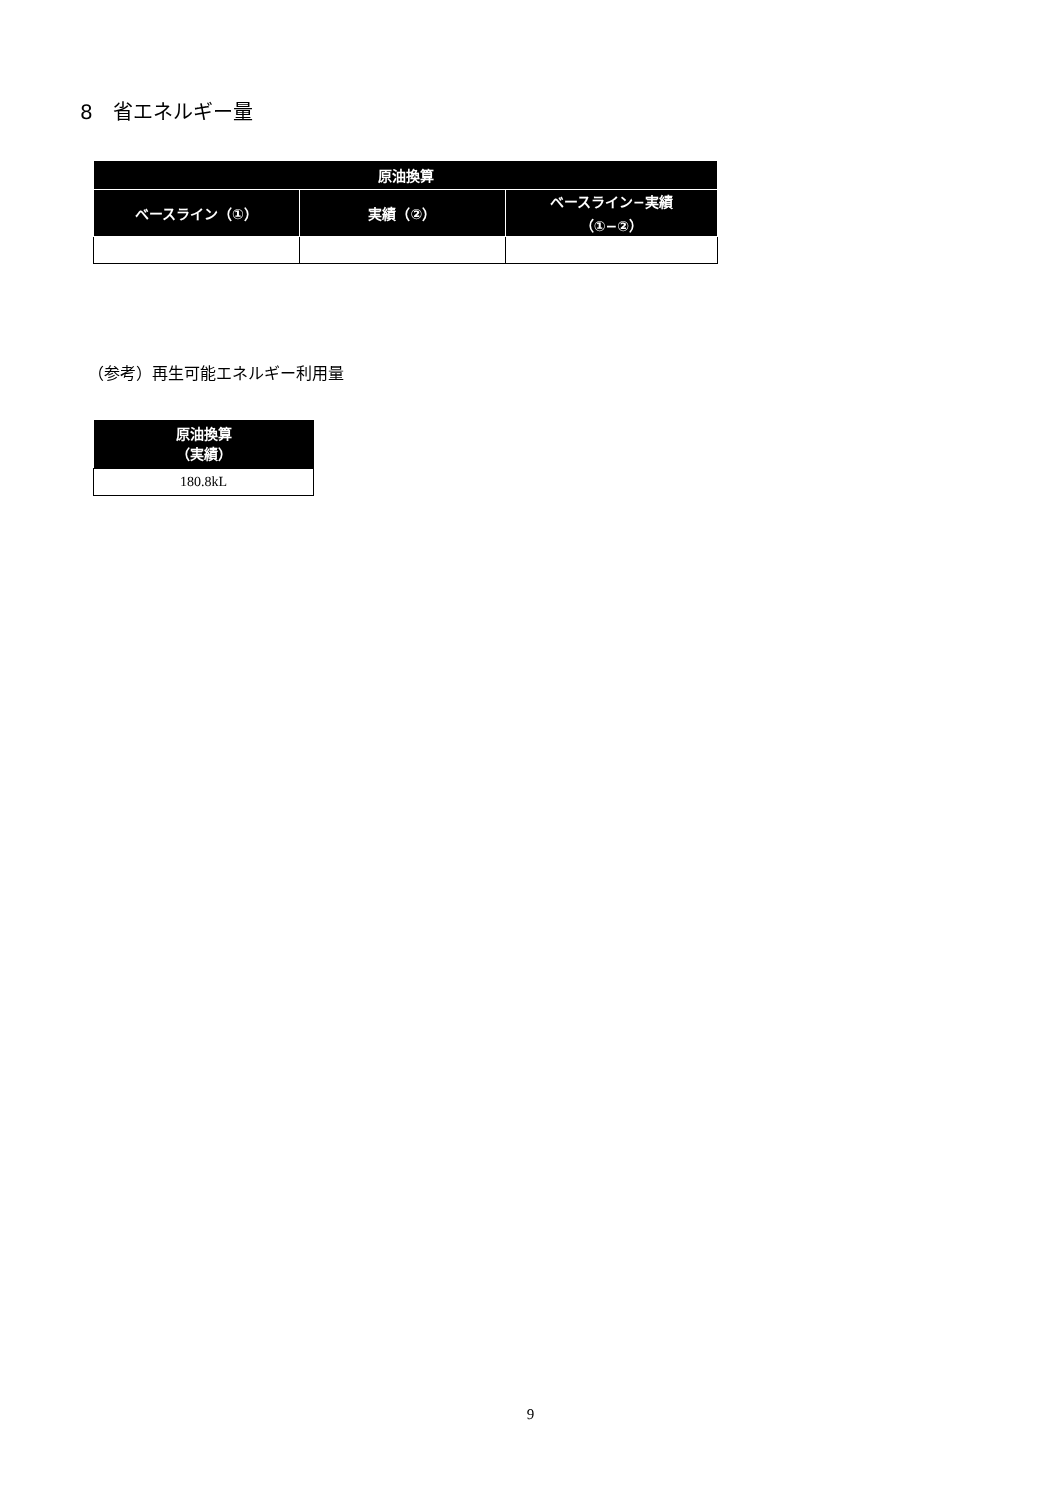8　省エネルギー量
| 原油換算 | | |
| --- | --- | --- |
| ベースライン（①） | 実績（②） | ベースライン−実績 （①−②） |
（参考）再生可能エネルギー利用量
| 原油換算 （実績） |
| --- |
| 180.8kL |
9